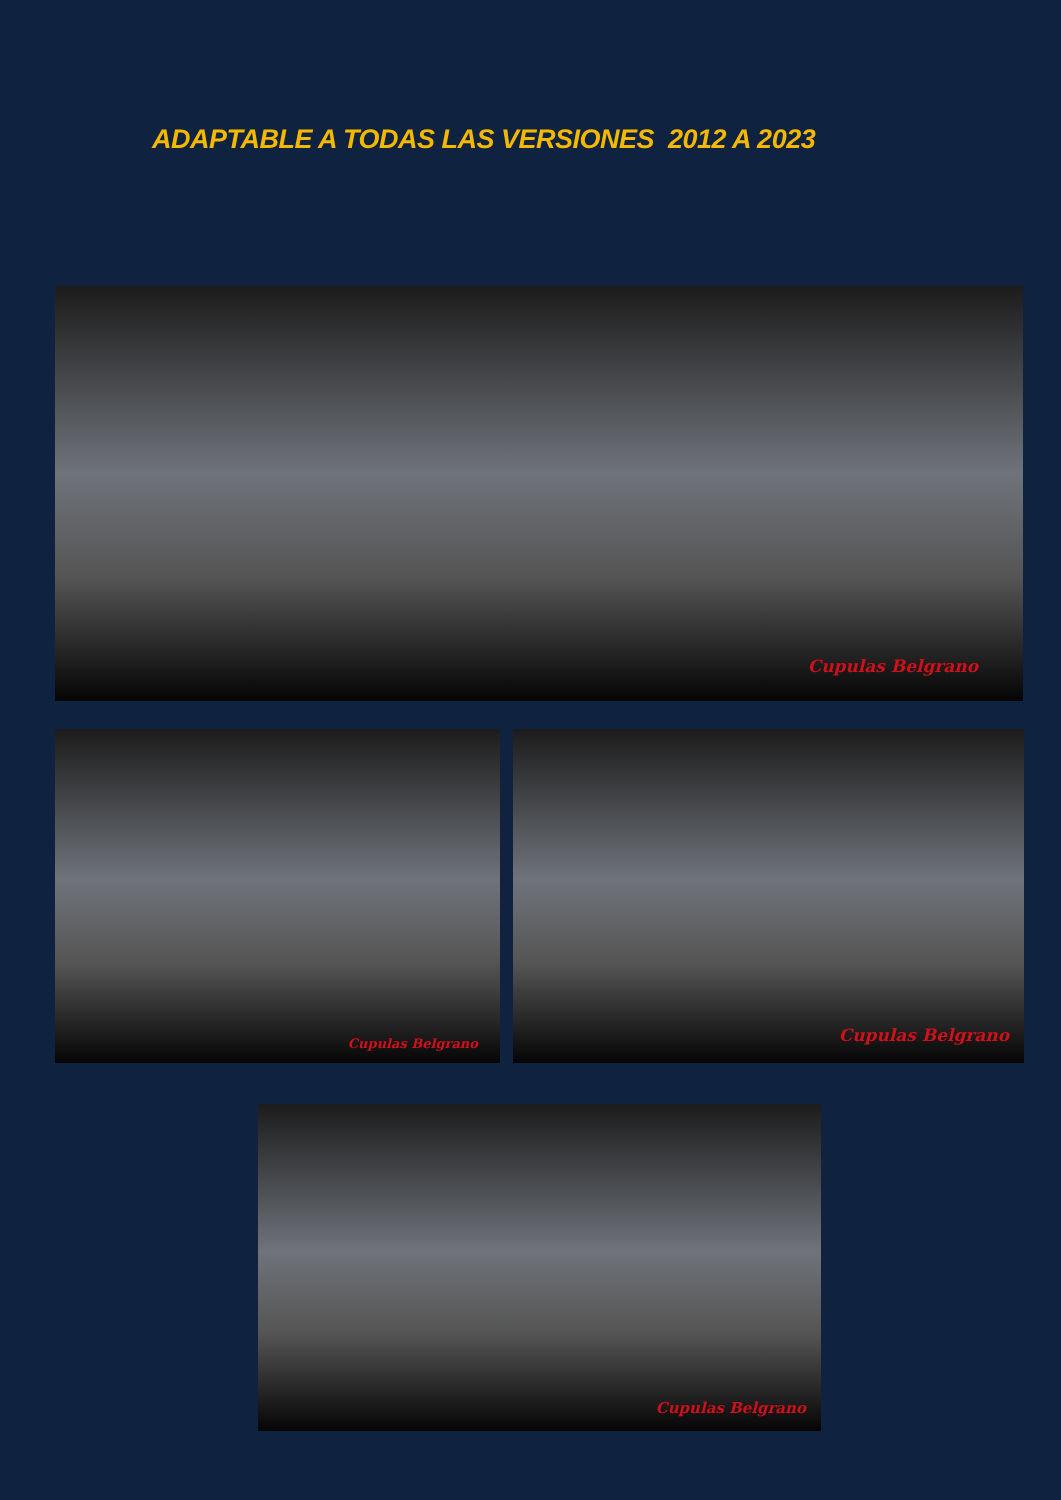ADAPTABLE A TODAS LAS VERSIONES 2012 A 2023
Cupulas Belgrano
Cupulas Belgrano
Cupulas Belgrano
Cupulas Belgrano